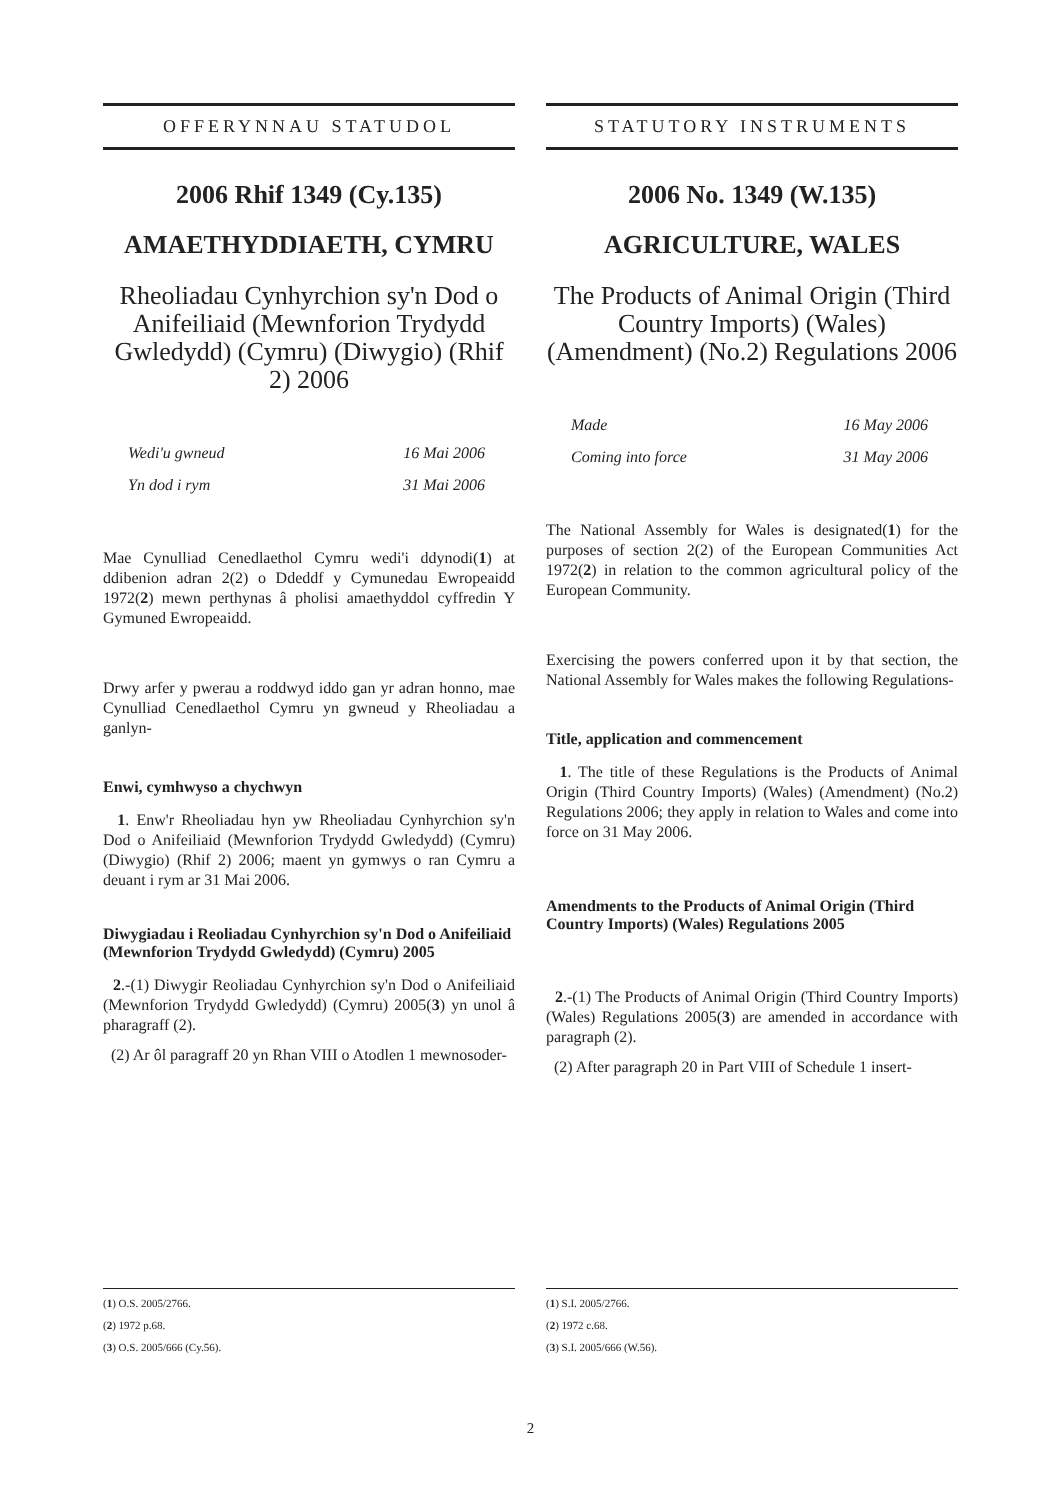OFFERYNNAU STATUDOL
2006 Rhif 1349 (Cy.135)
AMAETHYDDIAETH, CYMRU
Rheoliadau Cynhyrchion sy'n Dod o Anifeiliaid (Mewnforion Trydydd Gwledydd) (Cymru) (Diwygio) (Rhif 2) 2006
Wedi'u gwneud 16 Mai 2006
Yn dod i rym 31 Mai 2006
Mae Cynulliad Cenedlaethol Cymru wedi'i ddynodi(1) at ddibenion adran 2(2) o Ddeddf y Cymunedau Ewropeaidd 1972(2) mewn perthynas â pholisi amaethyddol cyffredin Y Gymuned Ewropeaidd.
Drwy arfer y pwerau a roddwyd iddo gan yr adran honno, mae Cynulliad Cenedlaethol Cymru yn gwneud y Rheoliadau a ganlyn-
Enwi, cymhwyso a chychwyn
1. Enw'r Rheoliadau hyn yw Rheoliadau Cynhyrchion sy'n Dod o Anifeiliaid (Mewnforion Trydydd Gwledydd) (Cymru) (Diwygio) (Rhif 2) 2006; maent yn gymwys o ran Cymru a deuant i rym ar 31 Mai 2006.
Diwygiadau i Reoliadau Cynhyrchion sy'n Dod o Anifeiliaid (Mewnforion Trydydd Gwledydd) (Cymru) 2005
2.-(1) Diwygir Reoliadau Cynhyrchion sy'n Dod o Anifeiliaid (Mewnforion Trydydd Gwledydd) (Cymru) 2005(3) yn unol â pharagraff (2).
(2) Ar ôl paragraff 20 yn Rhan VIII o Atodlen 1 mewnosoder-
(1) O.S. 2005/2766.
(2) 1972 p.68.
(3) O.S. 2005/666 (Cy.56).
STATUTORY INSTRUMENTS
2006 No. 1349 (W.135)
AGRICULTURE, WALES
The Products of Animal Origin (Third Country Imports) (Wales) (Amendment) (No.2) Regulations 2006
Made 16 May 2006
Coming into force 31 May 2006
The National Assembly for Wales is designated(1) for the purposes of section 2(2) of the European Communities Act 1972(2) in relation to the common agricultural policy of the European Community.
Exercising the powers conferred upon it by that section, the National Assembly for Wales makes the following Regulations-
Title, application and commencement
1. The title of these Regulations is the Products of Animal Origin (Third Country Imports) (Wales) (Amendment) (No.2) Regulations 2006; they apply in relation to Wales and come into force on 31 May 2006.
Amendments to the Products of Animal Origin (Third Country Imports) (Wales) Regulations 2005
2.-(1) The Products of Animal Origin (Third Country Imports) (Wales) Regulations 2005(3) are amended in accordance with paragraph (2).
(2) After paragraph 20 in Part VIII of Schedule 1 insert-
(1) S.I. 2005/2766.
(2) 1972 c.68.
(3) S.I. 2005/666 (W.56).
2